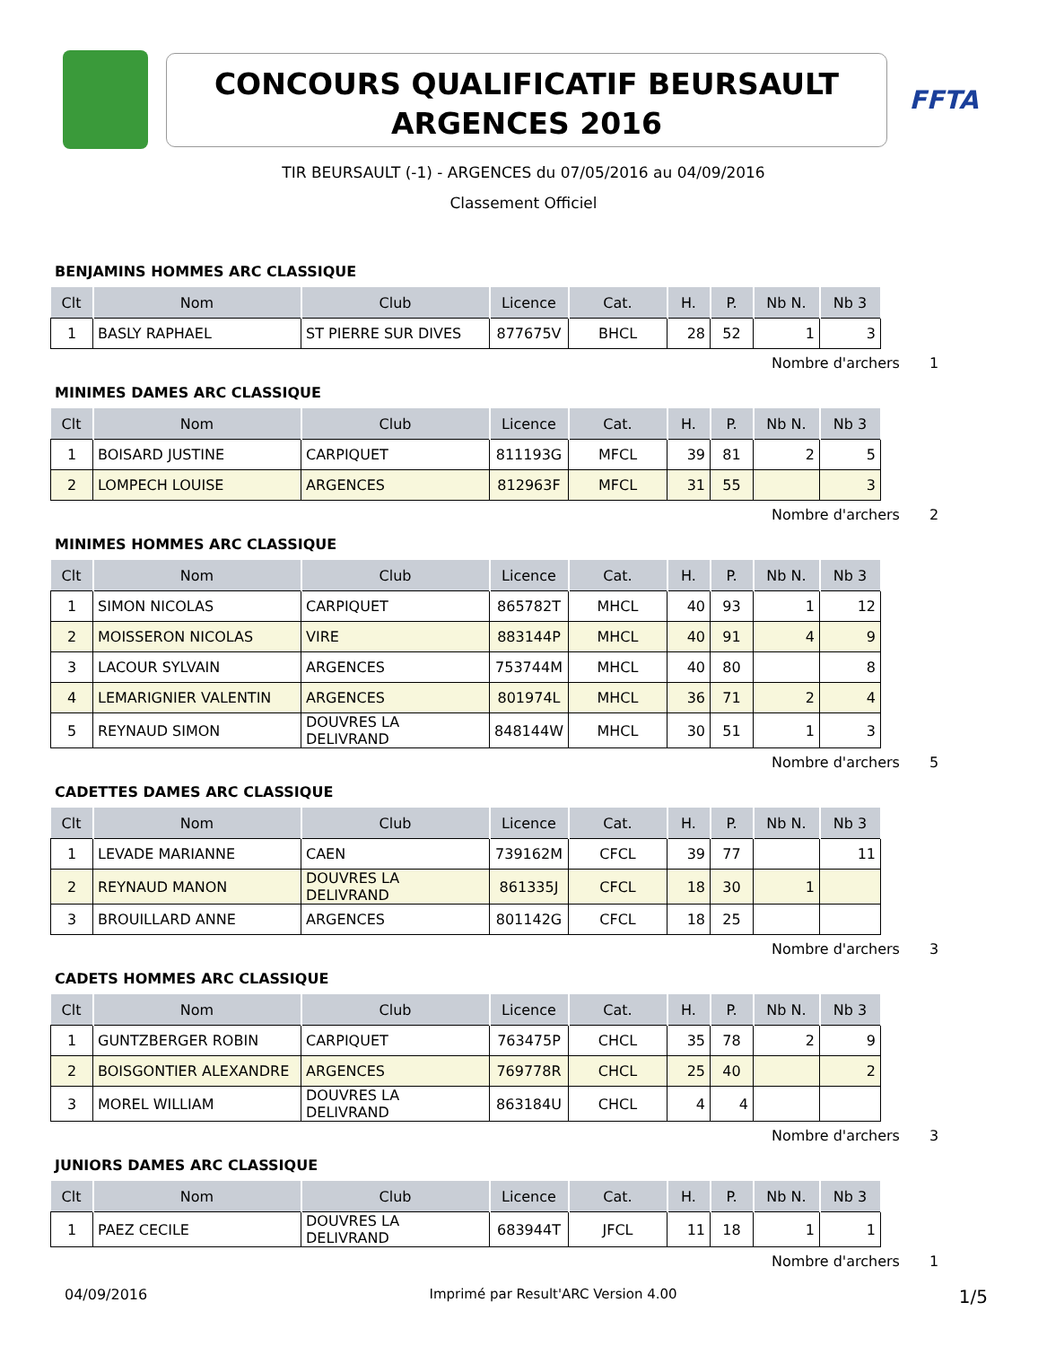CONCOURS QUALIFICATIF BEURSAULT
ARGENCES 2016
FFTA
TIR BEURSAULT (-1) - ARGENCES du 07/05/2016 au 04/09/2016
Classement Officiel
BENJAMINS HOMMES ARC CLASSIQUE
| Clt | Nom | Club | Licence | Cat. | H. | P. | Nb N. | Nb 3 |
| --- | --- | --- | --- | --- | --- | --- | --- | --- |
| 1 | BASLY RAPHAEL | ST PIERRE SUR DIVES | 877675V | BHCL | 28 | 52 | 1 | 3 |
Nombre d'archers 1
MINIMES DAMES ARC CLASSIQUE
| Clt | Nom | Club | Licence | Cat. | H. | P. | Nb N. | Nb 3 |
| --- | --- | --- | --- | --- | --- | --- | --- | --- |
| 1 | BOISARD JUSTINE | CARPIQUET | 811193G | MFCL | 39 | 81 | 2 | 5 |
| 2 | LOMPECH LOUISE | ARGENCES | 812963F | MFCL | 31 | 55 | | 3 |
Nombre d'archers 2
MINIMES HOMMES ARC CLASSIQUE
| Clt | Nom | Club | Licence | Cat. | H. | P. | Nb N. | Nb 3 |
| --- | --- | --- | --- | --- | --- | --- | --- | --- |
| 1 | SIMON NICOLAS | CARPIQUET | 865782T | MHCL | 40 | 93 | 1 | 12 |
| 2 | MOISSERON NICOLAS | VIRE | 883144P | MHCL | 40 | 91 | 4 | 9 |
| 3 | LACOUR SYLVAIN | ARGENCES | 753744M | MHCL | 40 | 80 | | 8 |
| 4 | LEMARIGNIER VALENTIN | ARGENCES | 801974L | MHCL | 36 | 71 | 2 | 4 |
| 5 | REYNAUD SIMON | DOUVRES LA DELIVRAND | 848144W | MHCL | 30 | 51 | 1 | 3 |
Nombre d'archers 5
CADETTES DAMES ARC CLASSIQUE
| Clt | Nom | Club | Licence | Cat. | H. | P. | Nb N. | Nb 3 |
| --- | --- | --- | --- | --- | --- | --- | --- | --- |
| 1 | LEVADE MARIANNE | CAEN | 739162M | CFCL | 39 | 77 | | 11 |
| 2 | REYNAUD MANON | DOUVRES LA DELIVRAND | 861335J | CFCL | 18 | 30 | 1 | |
| 3 | BROUILLARD ANNE | ARGENCES | 801142G | CFCL | 18 | 25 | | |
Nombre d'archers 3
CADETS HOMMES ARC CLASSIQUE
| Clt | Nom | Club | Licence | Cat. | H. | P. | Nb N. | Nb 3 |
| --- | --- | --- | --- | --- | --- | --- | --- | --- |
| 1 | GUNTZBERGER ROBIN | CARPIQUET | 763475P | CHCL | 35 | 78 | 2 | 9 |
| 2 | BOISGONTIER ALEXANDRE | ARGENCES | 769778R | CHCL | 25 | 40 | | 2 |
| 3 | MOREL WILLIAM | DOUVRES LA DELIVRAND | 863184U | CHCL | 4 | 4 | | |
Nombre d'archers 3
JUNIORS DAMES ARC CLASSIQUE
| Clt | Nom | Club | Licence | Cat. | H. | P. | Nb N. | Nb 3 |
| --- | --- | --- | --- | --- | --- | --- | --- | --- |
| 1 | PAEZ CECILE | DOUVRES LA DELIVRAND | 683944T | JFCL | 11 | 18 | 1 | 1 |
Nombre d'archers 1
04/09/2016 Imprimé par Result'ARC Version 4.00 1/5